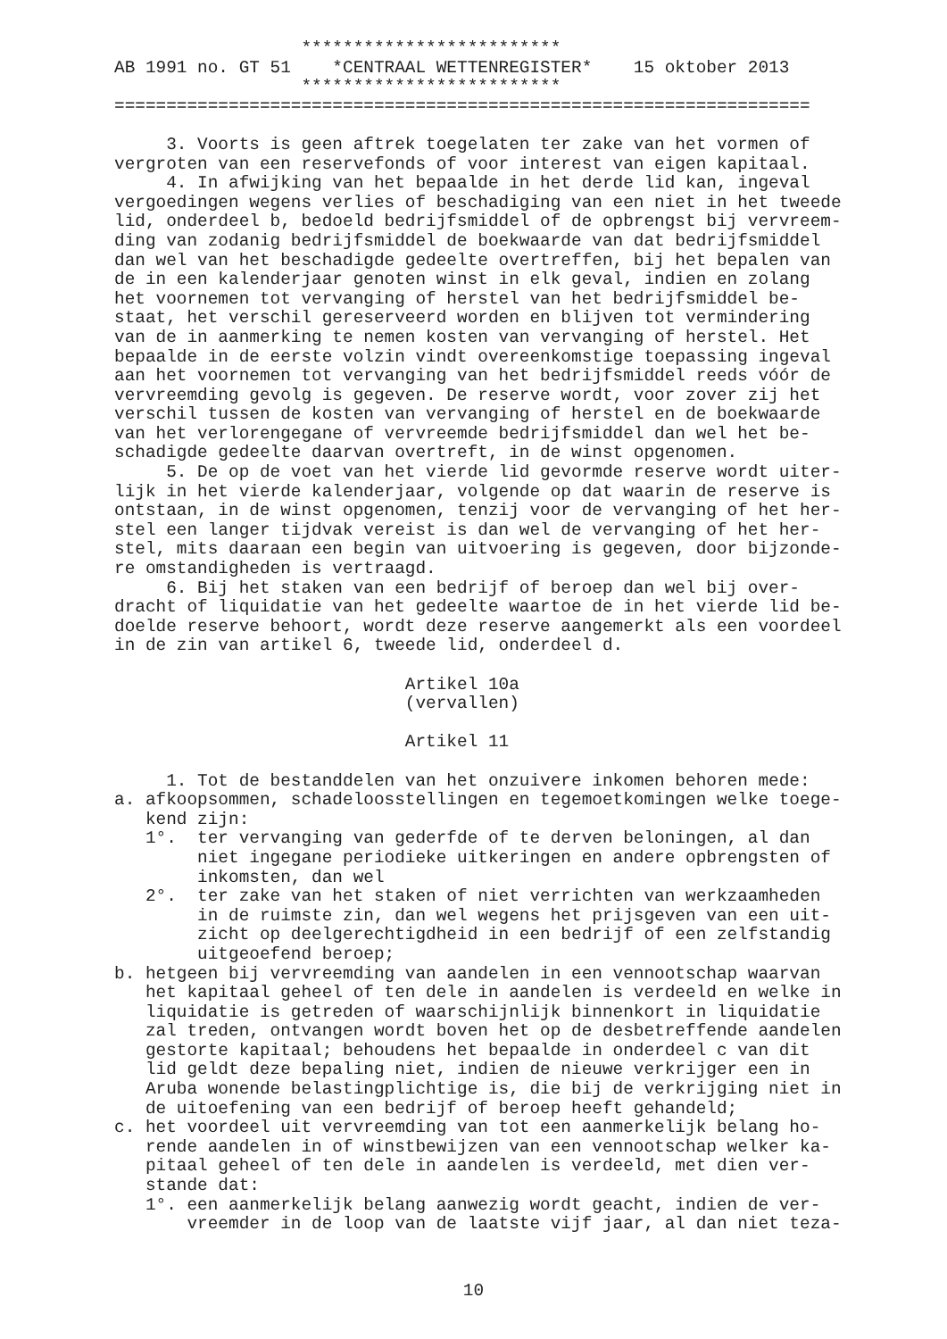*************************
AB 1991 no. GT 51    *CENTRAAL WETTENREGISTER*    15 oktober 2013
                  *************************
===================================================================

     3. Voorts is geen aftrek toegelaten ter zake van het vormen of
vergroten van een reservefonds of voor interest van eigen kapitaal.
     4. In afwijking van het bepaalde in het derde lid kan, ingeval
vergoedingen wegens verlies of beschadiging van een niet in het tweede
lid, onderdeel b, bedoeld bedrijfsmiddel of de opbrengst bij vervreem-
ding van zodanig bedrijfsmiddel de boekwaarde van dat bedrijfsmiddel
dan wel van het beschadigde gedeelte overtreffen, bij het bepalen van
de in een kalenderjaar genoten winst in elk geval, indien en zolang
het voornemen tot vervanging of herstel van het bedrijfsmiddel be-
staat, het verschil gereserveerd worden en blijven tot vermindering
van de in aanmerking te nemen kosten van vervanging of herstel. Het
bepaalde in de eerste volzin vindt overeenkomstige toepassing ingeval
aan het voornemen tot vervanging van het bedrijfsmiddel reeds vóór de
vervreemding gevolg is gegeven. De reserve wordt, voor zover zij het
verschil tussen de kosten van vervanging of herstel en de boekwaarde
van het verlorengegane of vervreemde bedrijfsmiddel dan wel het be-
schadigde gedeelte daarvan overtreft, in de winst opgenomen.
     5. De op de voet van het vierde lid gevormde reserve wordt uiter-
lijk in het vierde kalenderjaar, volgende op dat waarin de reserve is
ontstaan, in de winst opgenomen, tenzij voor de vervanging of het her-
stel een langer tijdvak vereist is dan wel de vervanging of het her-
stel, mits daaraan een begin van uitvoering is gegeven, door bijzonde-
re omstandigheden is vertraagd.
     6. Bij het staken van een bedrijf of beroep dan wel bij over-
dracht of liquidatie van het gedeelte waartoe de in het vierde lid be-
doelde reserve behoort, wordt deze reserve aangemerkt als een voordeel
in de zin van artikel 6, tweede lid, onderdeel d.

                            Artikel 10a
                            (vervallen)

                            Artikel 11

     1. Tot de bestanddelen van het onzuivere inkomen behoren mede:
a. afkoopsommen, schadeloosstellingen en tegemoetkomingen welke toege-
   kend zijn:
   1°.  ter vervanging van gederfde of te derven beloningen, al dan
        niet ingegane periodieke uitkeringen en andere opbrengsten of
        inkomsten, dan wel
   2°.  ter zake van het staken of niet verrichten van werkzaamheden
        in de ruimste zin, dan wel wegens het prijsgeven van een uit-
        zicht op deelgerechtigdheid in een bedrijf of een zelfstandig
        uitgeoefend beroep;
b. hetgeen bij vervreemding van aandelen in een vennootschap waarvan
   het kapitaal geheel of ten dele in aandelen is verdeeld en welke in
   liquidatie is getreden of waarschijnlijk binnenkort in liquidatie
   zal treden, ontvangen wordt boven het op de desbetreffende aandelen
   gestorte kapitaal; behoudens het bepaalde in onderdeel c van dit
   lid geldt deze bepaling niet, indien de nieuwe verkrijger een in
   Aruba wonende belastingplichtige is, die bij de verkrijging niet in
   de uitoefening van een bedrijf of beroep heeft gehandeld;
c. het voordeel uit vervreemding van tot een aanmerkelijk belang ho-
   rende aandelen in of winstbewijzen van een vennootschap welker ka-
   pitaal geheel of ten dele in aandelen is verdeeld, met dien ver-
   stande dat:
   1°. een aanmerkelijk belang aanwezig wordt geacht, indien de ver-
       vreemder in de loop van de laatste vijf jaar, al dan niet teza-
10